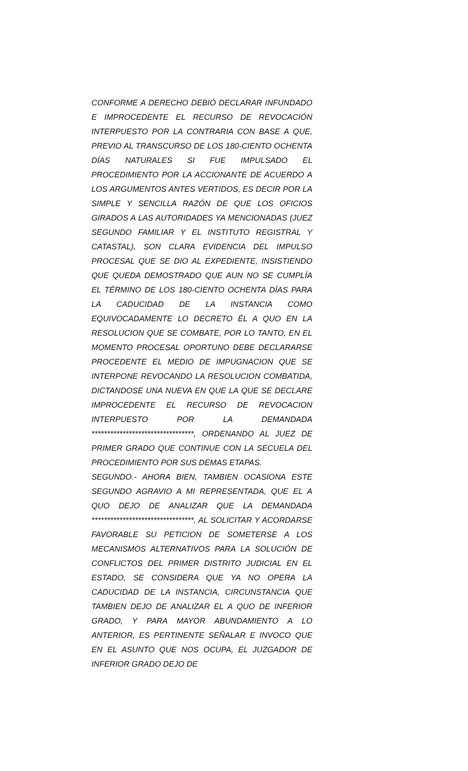CONFORME A DERECHO DEBIÓ DECLARAR INFUNDADO E IMPROCEDENTE EL RECURSO DE REVOCACIÓN INTERPUESTO POR LA CONTRARIA CON BASE A QUE, PREVIO AL TRANSCURSO DE LOS 180-CIENTO OCHENTA DÍAS NATURALES SI FUE IMPULSADO EL PROCEDIMIENTO POR LA ACCIONANTE DE ACUERDO A LOS ARGUMENTOS ANTES VERTIDOS, ES DECIR POR LA SIMPLE Y SENCILLA RAZÓN DE QUE LOS OFICIOS GIRADOS A LAS AUTORIDADES YA MENCIONADAS (JUEZ SEGUNDO FAMILIAR Y EL INSTITUTO REGISTRAL Y CATASTAL), SON CLARA EVIDENCIA DEL IMPULSO PROCESAL QUE SE DIO AL EXPEDIENTE, INSISTIENDO QUE QUEDA DEMOSTRADO QUE AUN NO SE CUMPLÍA EL TÉRMINO DE LOS 180-CIENTO OCHENTA DÍAS PARA LA CADUCIDAD DE LA INSTANCIA COMO EQUIVOCADAMENTE LO DECRETO ÉL A QUO EN LA RESOLUCION QUE SE COMBATE, POR LO TANTO, EN EL MOMENTO PROCESAL OPORTUNO DEBE DECLARARSE PROCEDENTE EL MEDIO DE IMPUGNACION QUE SE INTERPONE REVOCANDO LA RESOLUCION COMBATIDA, DICTANDOSE UNA NUEVA EN QUE LA QUE SE DECLARE IMPROCEDENTE EL RECURSO DE REVOCACION INTERPUESTO POR LA DEMANDADA *********************************, ORDENANDO AL JUEZ DE PRIMER GRADO QUE CONTINUE CON LA SECUELA DEL PROCEDIMIENTO POR SUS DEMAS ETAPAS.
SEGUNDO.- AHORA BIEN, TAMBIEN OCASIONA ESTE SEGUNDO AGRAVIO A MI REPRESENTADA, QUE EL A QUO DEJO DE ANALIZAR QUE LA DEMANDADA *********************************, AL SOLICITAR Y ACORDARSE FAVORABLE SU PETICION DE SOMETERSE A LOS MECANISMOS ALTERNATIVOS PARA LA SOLUCIÓN DE CONFLICTOS DEL PRIMER DISTRITO JUDICIAL EN EL ESTADO, SE CONSIDERA QUE YA NO OPERA LA CADUCIDAD DE LA INSTANCIA, CIRCUNSTANCIA QUE TAMBIEN DEJO DE ANALIZAR EL A QUO DE INFERIOR GRADO, Y PARA MAYOR ABUNDAMIENTO A LO ANTERIOR, ES PERTINENTE SEÑALAR E INVOCO QUE EN EL ASUNTO QUE NOS OCUPA, EL JUZGADOR DE INFERIOR GRADO DEJO DE